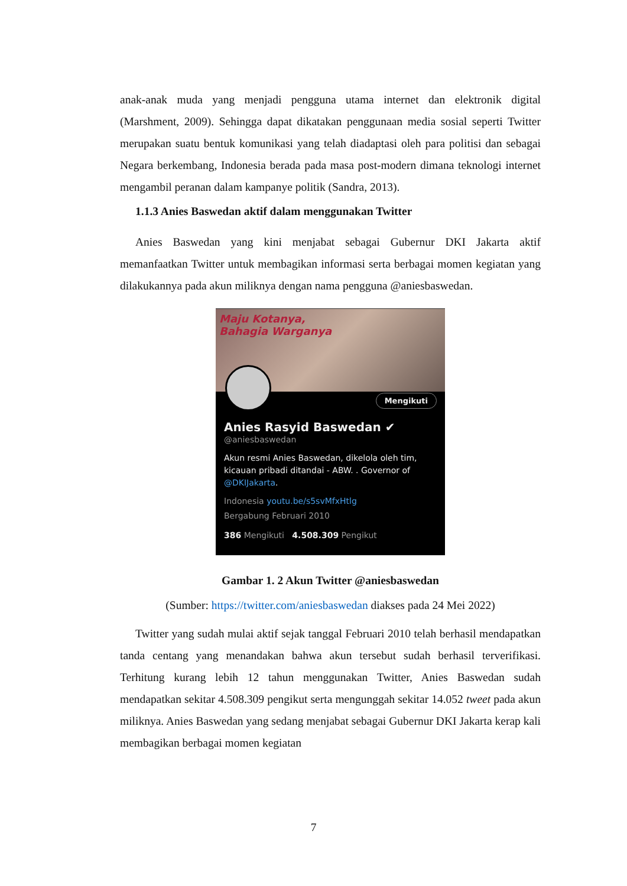anak-anak muda yang menjadi pengguna utama internet dan elektronik digital (Marshment, 2009). Sehingga dapat dikatakan penggunaan media sosial seperti Twitter merupakan suatu bentuk komunikasi yang telah diadaptasi oleh para politisi dan sebagai Negara berkembang, Indonesia berada pada masa post-modern dimana teknologi internet mengambil peranan dalam kampanye politik (Sandra, 2013).
1.1.3 Anies Baswedan aktif dalam menggunakan Twitter
Anies Baswedan yang kini menjabat sebagai Gubernur DKI Jakarta aktif memanfaatkan Twitter untuk membagikan informasi serta berbagai momen kegiatan yang dilakukannya pada akun miliknya dengan nama pengguna @aniesbaswedan.
Maju Kotanya,
Bahagia Warganya
Mengikuti
Anies Rasyid Baswedan ✔
@aniesbaswedan
Akun resmi Anies Baswedan, dikelola oleh tim, kicauan pribadi ditandai - ABW. . Governor of @DKIJakarta.
Indonesia youtu.be/s5svMfxHtlg
Bergabung Februari 2010
386 Mengikuti 4.508.309 Pengikut
Gambar 1. 2 Akun Twitter @aniesbaswedan
(Sumber: https://twitter.com/aniesbaswedan diakses pada 24 Mei 2022)
Twitter yang sudah mulai aktif sejak tanggal Februari 2010 telah berhasil mendapatkan tanda centang yang menandakan bahwa akun tersebut sudah berhasil terverifikasi. Terhitung kurang lebih 12 tahun menggunakan Twitter, Anies Baswedan sudah mendapatkan sekitar 4.508.309 pengikut serta mengunggah sekitar 14.052 tweet pada akun miliknya. Anies Baswedan yang sedang menjabat sebagai Gubernur DKI Jakarta kerap kali membagikan berbagai momen kegiatan
7